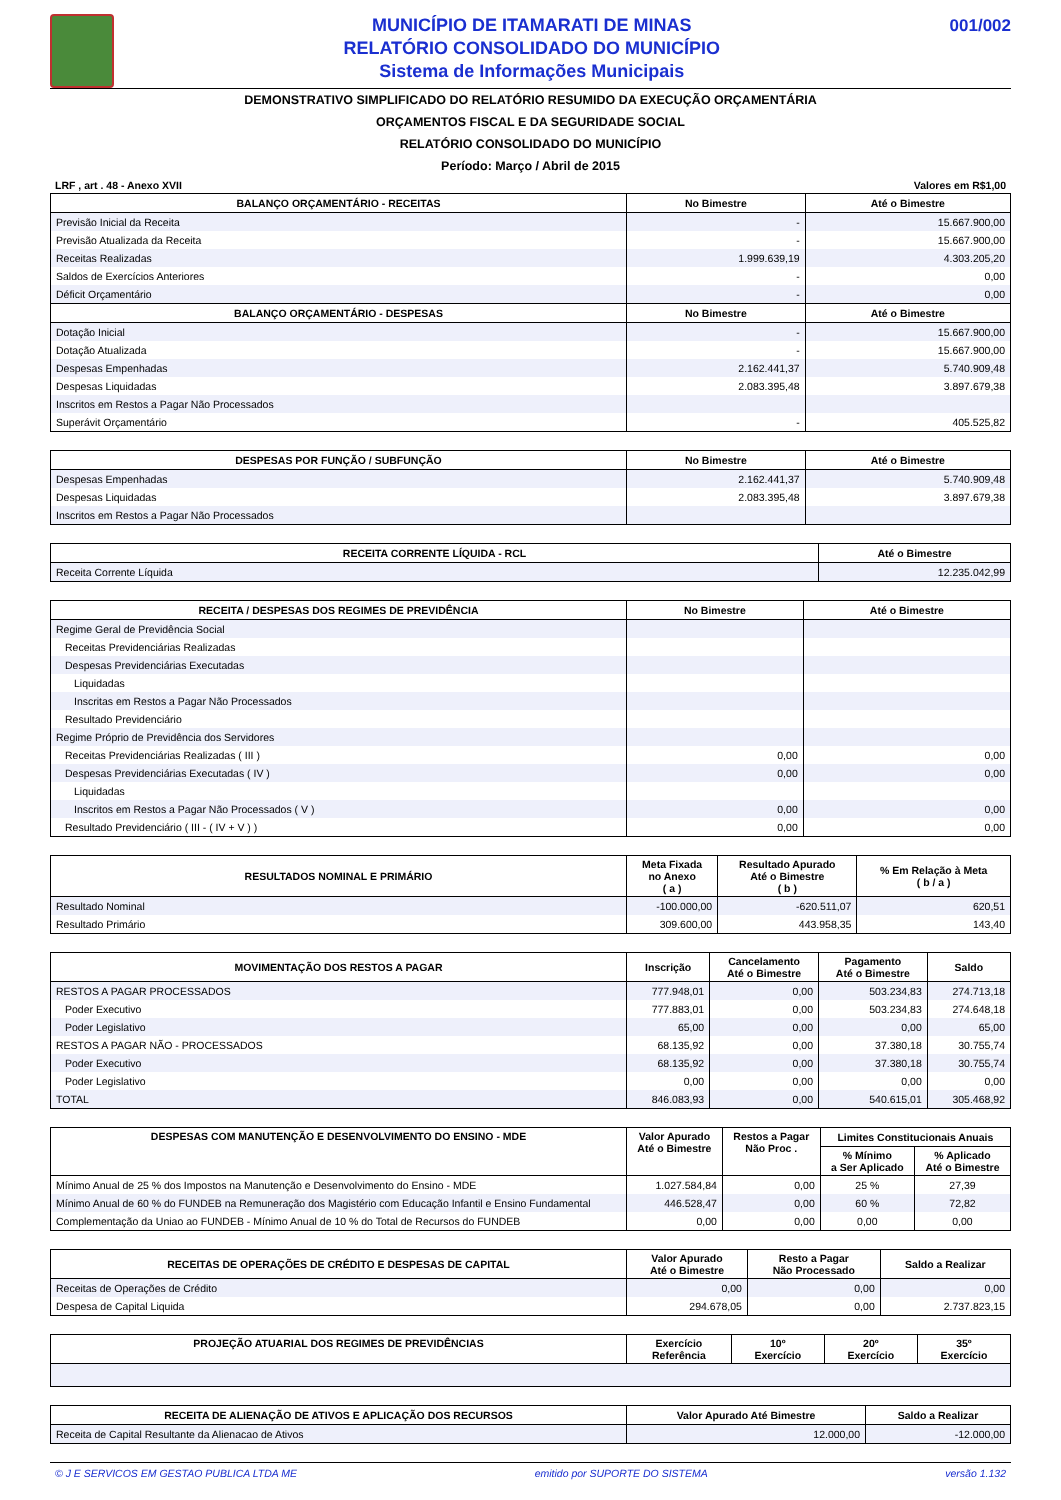MUNICÍPIO DE ITAMARATI DE MINAS
RELATÓRIO CONSOLIDADO DO MUNICÍPIO
Sistema de Informações Municipais
001/002
DEMONSTRATIVO SIMPLIFICADO DO RELATÓRIO RESUMIDO DA EXECUÇÃO ORÇAMENTÁRIA
ORÇAMENTOS FISCAL E DA SEGURIDADE SOCIAL
RELATÓRIO CONSOLIDADO DO MUNICÍPIO
Período: Março / Abril de 2015
LRF , art . 48 - Anexo XVII Valores em R$1,00
| BALANÇO ORÇAMENTÁRIO - RECEITAS | No Bimestre | Até o Bimestre |
| --- | --- | --- |
| Previsão Inicial da Receita | - | 15.667.900,00 |
| Previsão Atualizada da Receita | - | 15.667.900,00 |
| Receitas Realizadas | 1.999.639,19 | 4.303.205,20 |
| Saldos de Exercícios Anteriores | - | 0,00 |
| Déficit Orçamentário | - | 0,00 |
| BALANÇO ORÇAMENTÁRIO - DESPESAS | No Bimestre | Até o Bimestre |
| Dotação Inicial | - | 15.667.900,00 |
| Dotação Atualizada | - | 15.667.900,00 |
| Despesas Empenhadas | 2.162.441,37 | 5.740.909,48 |
| Despesas Liquidadas | 2.083.395,48 | 3.897.679,38 |
| Inscritos em Restos a Pagar Não Processados | | |
| Superávit Orçamentário | - | 405.525,82 |
| DESPESAS POR FUNÇÃO / SUBFUNÇÃO | No Bimestre | Até o Bimestre |
| --- | --- | --- |
| Despesas Empenhadas | 2.162.441,37 | 5.740.909,48 |
| Despesas Liquidadas | 2.083.395,48 | 3.897.679,38 |
| Inscritos em Restos a Pagar Não Processados | | |
| RECEITA CORRENTE LÍQUIDA - RCL | Até o Bimestre |
| --- | --- |
| Receita Corrente Líquida | 12.235.042,99 |
| RECEITA / DESPESAS DOS REGIMES DE PREVIDÊNCIA | No Bimestre | Até o Bimestre |
| --- | --- | --- |
| Regime Geral de Previdência Social | | |
| Receitas Previdenciárias Realizadas | | |
| Despesas Previdenciárias Executadas | | |
| Liquidadas | | |
| Inscritas em Restos a Pagar Não Processados | | |
| Resultado Previdenciário | | |
| Regime Próprio de Previdência dos Servidores | | |
| Receitas Previdenciárias Realizadas ( III ) | 0,00 | 0,00 |
| Despesas Previdenciárias Executadas ( IV ) | 0,00 | 0,00 |
| Liquidadas | | |
| Inscritos em Restos a Pagar Não Processados ( V ) | 0,00 | 0,00 |
| Resultado Previdenciário ( III - ( IV + V ) ) | 0,00 | 0,00 |
| RESULTADOS NOMINAL E PRIMÁRIO | Meta Fixada no Anexo ( a ) | Resultado Apurado Até o Bimestre ( b ) | % Em Relação à Meta ( b / a ) |
| --- | --- | --- | --- |
| Resultado Nominal | -100.000,00 | -620.511,07 | 620,51 |
| Resultado Primário | 309.600,00 | 443.958,35 | 143,40 |
| MOVIMENTAÇÃO DOS RESTOS A PAGAR | Inscrição | Cancelamento Até o Bimestre | Pagamento Até o Bimestre | Saldo |
| --- | --- | --- | --- | --- |
| RESTOS A PAGAR PROCESSADOS | 777.948,01 | 0,00 | 503.234,83 | 274.713,18 |
| Poder Executivo | 777.883,01 | 0,00 | 503.234,83 | 274.648,18 |
| Poder Legislativo | 65,00 | 0,00 | 0,00 | 65,00 |
| RESTOS A PAGAR NÃO - PROCESSADOS | 68.135,92 | 0,00 | 37.380,18 | 30.755,74 |
| Poder Executivo | 68.135,92 | 0,00 | 37.380,18 | 30.755,74 |
| Poder Legislativo | 0,00 | 0,00 | 0,00 | 0,00 |
| TOTAL | 846.083,93 | 0,00 | 540.615,01 | 305.468,92 |
| DESPESAS COM MANUTENÇÃO E DESENVOLVIMENTO DO ENSINO - MDE | Valor Apurado Até o Bimestre | Restos a Pagar Não Proc . | Limites Constitucionais Anuais | |
| --- | --- | --- | --- | --- |
| | | | % Mínimo a Ser Aplicado | % Aplicado Até o Bimestre |
| Mínimo Anual de 25 % dos Impostos na Manutenção e Desenvolvimento do Ensino - MDE | 1.027.584,84 | 0,00 | 25 % | 27,39 |
| Mínimo Anual de 60 % do FUNDEB na Remuneração dos Magistério com Educação Infantil e Ensino Fundamental | 446.528,47 | 0,00 | 60 % | 72,82 |
| Complementação da Uniao ao FUNDEB - Mínimo Anual de 10 % do Total de Recursos do FUNDEB | 0,00 | 0,00 | 0,00 | 0,00 |
| RECEITAS DE OPERAÇÕES DE CRÉDITO E DESPESAS DE CAPITAL | Valor Apurado Até o Bimestre | Resto a Pagar Não Processado | Saldo a Realizar |
| --- | --- | --- | --- |
| Receitas de Operações de Crédito | 0,00 | 0,00 | 0,00 |
| Despesa de Capital Liquida | 294.678,05 | 0,00 | 2.737.823,15 |
| PROJEÇÃO ATUARIAL DOS REGIMES DE PREVIDÊNCIAS | Exercício Referência | 10º Exercício | 20º Exercício | 35º Exercício |
| --- | --- | --- | --- | --- |
| RECEITA DE ALIENAÇÃO DE ATIVOS E APLICAÇÃO DOS RECURSOS | Valor Apurado Até Bimestre | Saldo a Realizar |
| --- | --- | --- |
| Receita de Capital Resultante da Alienacao de Ativos | 12.000,00 | -12.000,00 |
© J E SERVICOS EM GESTAO PUBLICA LTDA ME emitido por SUPORTE DO SISTEMA versão 1.132